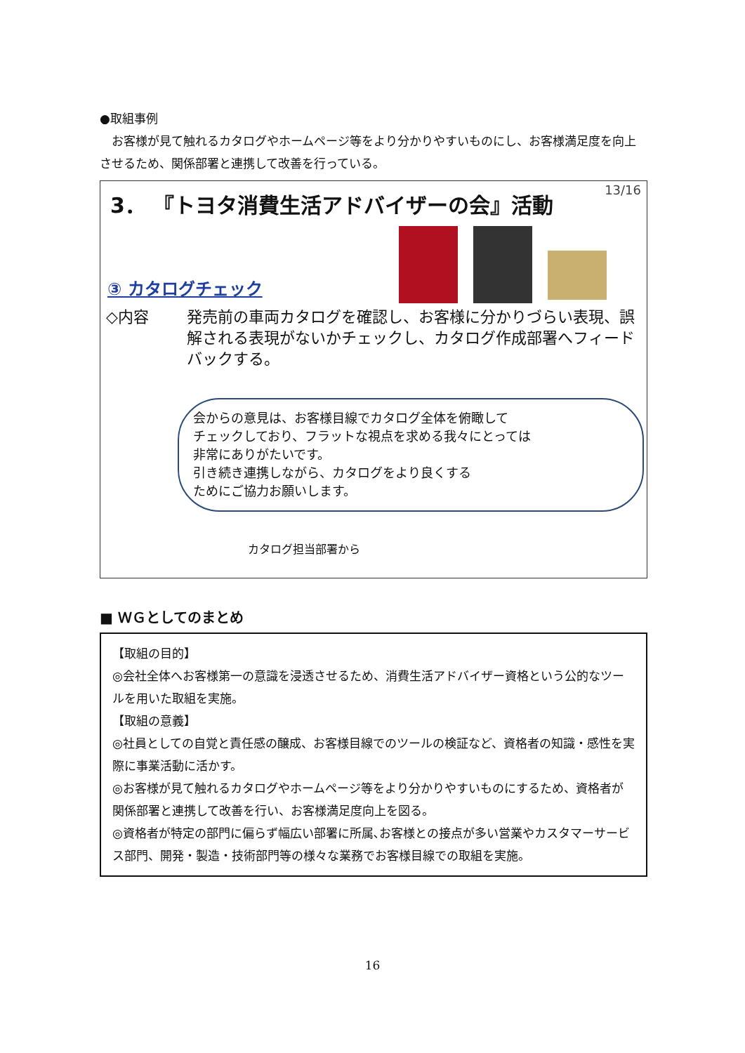●取組事例
　お客様が見て触れるカタログやホームページ等をより分かりやすいものにし、お客様満足度を向上させるため、関係部署と連携して改善を行っている。
13/16
3． 『トヨタ消費生活アドバイザーの会』活動
③ カタログチェック
◇内容 発売前の車両カタログを確認し、お客様に分かりづらい表現、誤解される表現がないかチェックし、カタログ作成部署へフィードバックする。
会からの意見は、お客様目線でカタログ全体を俯瞰して
チェックしており、フラットな視点を求める我々にとっては
非常にありがたいです。
引き続き連携しながら、カタログをより良くする
ためにご協力お願いします。
カタログ担当部署から
■ ＷＧとしてのまとめ
【取組の目的】
◎会社全体へお客様第一の意識を浸透させるため、消費生活アドバイザー資格という公的なツールを用いた取組を実施。
【取組の意義】
◎社員としての自覚と責任感の醸成、お客様目線でのツールの検証など、資格者の知識・感性を実際に事業活動に活かす。
◎お客様が見て触れるカタログやホームページ等をより分かりやすいものにするため、資格者が関係部署と連携して改善を行い、お客様満足度向上を図る。
◎資格者が特定の部門に偏らず幅広い部署に所属､お客様との接点が多い営業やカスタマーサービス部門、開発・製造・技術部門等の様々な業務でお客様目線での取組を実施。
16